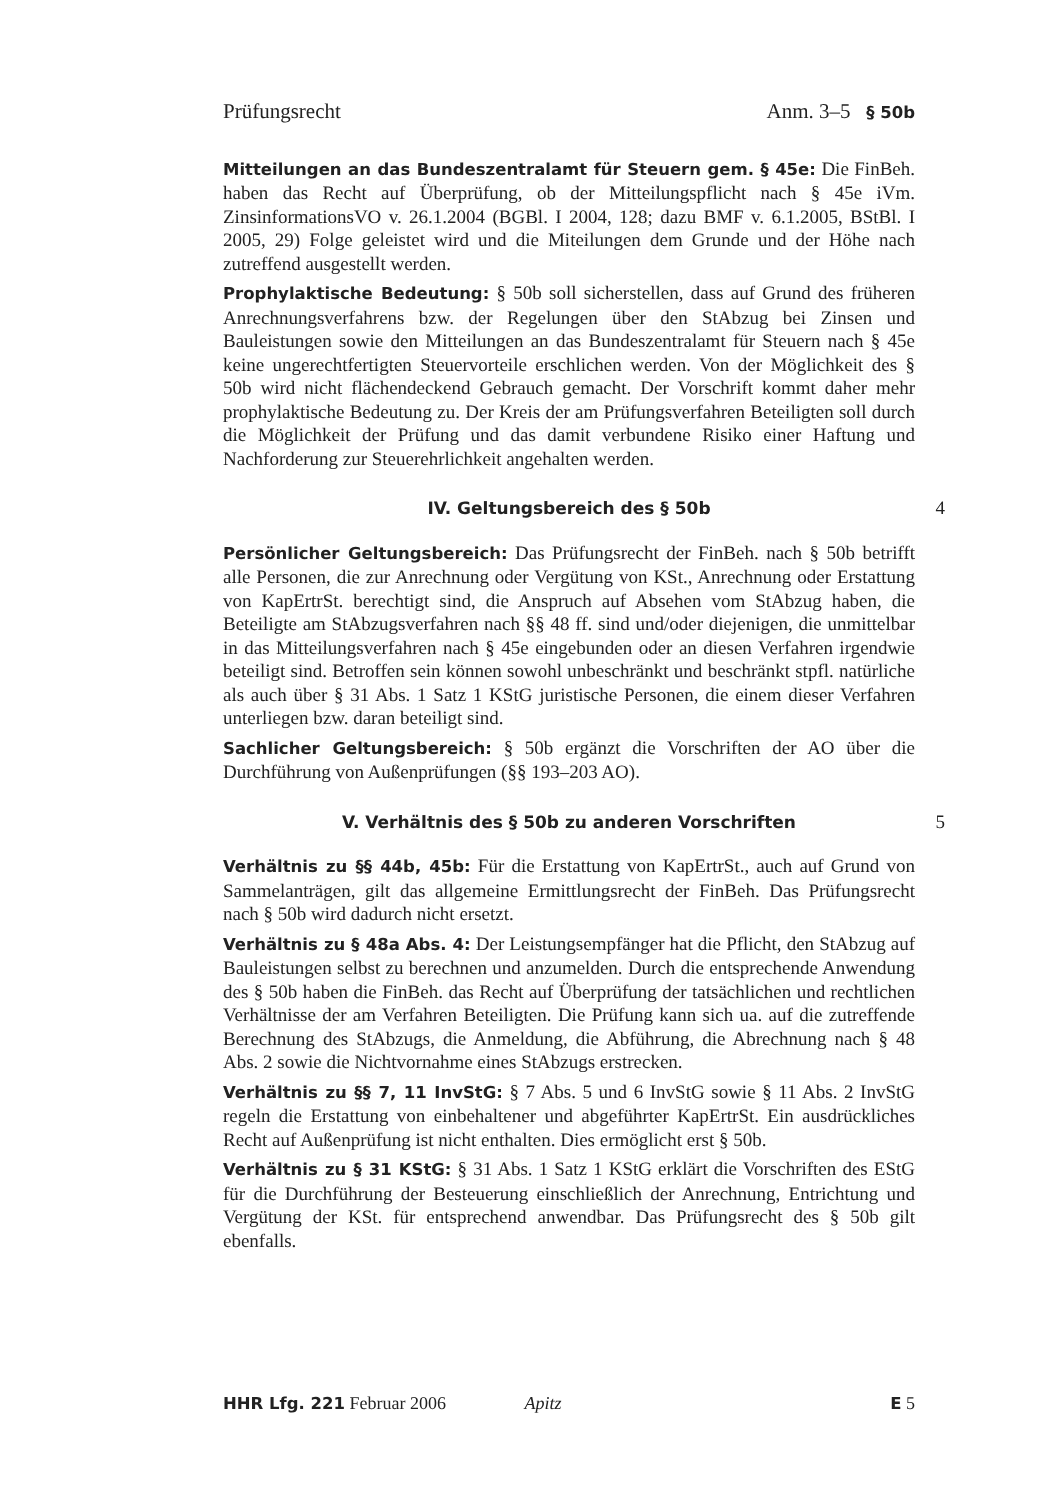Prüfungsrecht Anm. 3–5 § 50b
Mitteilungen an das Bundeszentralamt für Steuern gem. § 45e: Die FinBeh. haben das Recht auf Überprüfung, ob der Mitteilungspflicht nach § 45e iVm. ZinsinformationsVO v. 26.1.2004 (BGBl. I 2004, 128; dazu BMF v. 6.1.2005, BStBl. I 2005, 29) Folge geleistet wird und die Miteilungen dem Grunde und der Höhe nach zutreffend ausgestellt werden.
Prophylaktische Bedeutung: § 50b soll sicherstellen, dass auf Grund des früheren Anrechnungsverfahrens bzw. der Regelungen über den StAbzug bei Zinsen und Bauleistungen sowie den Mitteilungen an das Bundeszentralamt für Steuern nach § 45e keine ungerechtfertigten Steuervorteile erschlichen werden. Von der Möglichkeit des § 50b wird nicht flächendeckend Gebrauch gemacht. Der Vorschrift kommt daher mehr prophylaktische Bedeutung zu. Der Kreis der am Prüfungsverfahren Beteiligten soll durch die Möglichkeit der Prüfung und das damit verbundene Risiko einer Haftung und Nachforderung zur Steuerehrlichkeit angehalten werden.
IV. Geltungsbereich des § 50b 4
Persönlicher Geltungsbereich: Das Prüfungsrecht der FinBeh. nach § 50b betrifft alle Personen, die zur Anrechnung oder Vergütung von KSt., Anrechnung oder Erstattung von KapErtrSt. berechtigt sind, die Anspruch auf Absehen vom StAbzug haben, die Beteiligte am StAbzugsverfahren nach §§ 48 ff. sind und/oder diejenigen, die unmittelbar in das Mitteilungsverfahren nach § 45e eingebunden oder an diesen Verfahren irgendwie beteiligt sind. Betroffen sein können sowohl unbeschränkt und beschränkt stpfl. natürliche als auch über § 31 Abs. 1 Satz 1 KStG juristische Personen, die einem dieser Verfahren unterliegen bzw. daran beteiligt sind.
Sachlicher Geltungsbereich: § 50b ergänzt die Vorschriften der AO über die Durchführung von Außenprüfungen (§§ 193–203 AO).
V. Verhältnis des § 50b zu anderen Vorschriften 5
Verhältnis zu §§ 44b, 45b: Für die Erstattung von KapErtrSt., auch auf Grund von Sammelanträgen, gilt das allgemeine Ermittlungsrecht der FinBeh. Das Prüfungsrecht nach § 50b wird dadurch nicht ersetzt.
Verhältnis zu § 48a Abs. 4: Der Leistungsempfänger hat die Pflicht, den StAbzug auf Bauleistungen selbst zu berechnen und anzumelden. Durch die entsprechende Anwendung des § 50b haben die FinBeh. das Recht auf Überprüfung der tatsächlichen und rechtlichen Verhältnisse der am Verfahren Beteiligten. Die Prüfung kann sich ua. auf die zutreffende Berechnung des StAbzugs, die Anmeldung, die Abführung, die Abrechnung nach § 48 Abs. 2 sowie die Nichtvornahme eines StAbzugs erstrecken.
Verhältnis zu §§ 7, 11 InvStG: § 7 Abs. 5 und 6 InvStG sowie § 11 Abs. 2 InvStG regeln die Erstattung von einbehaltener und abgeführter KapErtrSt. Ein ausdrückliches Recht auf Außenprüfung ist nicht enthalten. Dies ermöglicht erst § 50b.
Verhältnis zu § 31 KStG: § 31 Abs. 1 Satz 1 KStG erklärt die Vorschriften des EStG für die Durchführung der Besteuerung einschließlich der Anrechnung, Entrichtung und Vergütung der KSt. für entsprechend anwendbar. Das Prüfungsrecht des § 50b gilt ebenfalls.
HHR Lfg. 221 Februar 2006 Apitz E 5